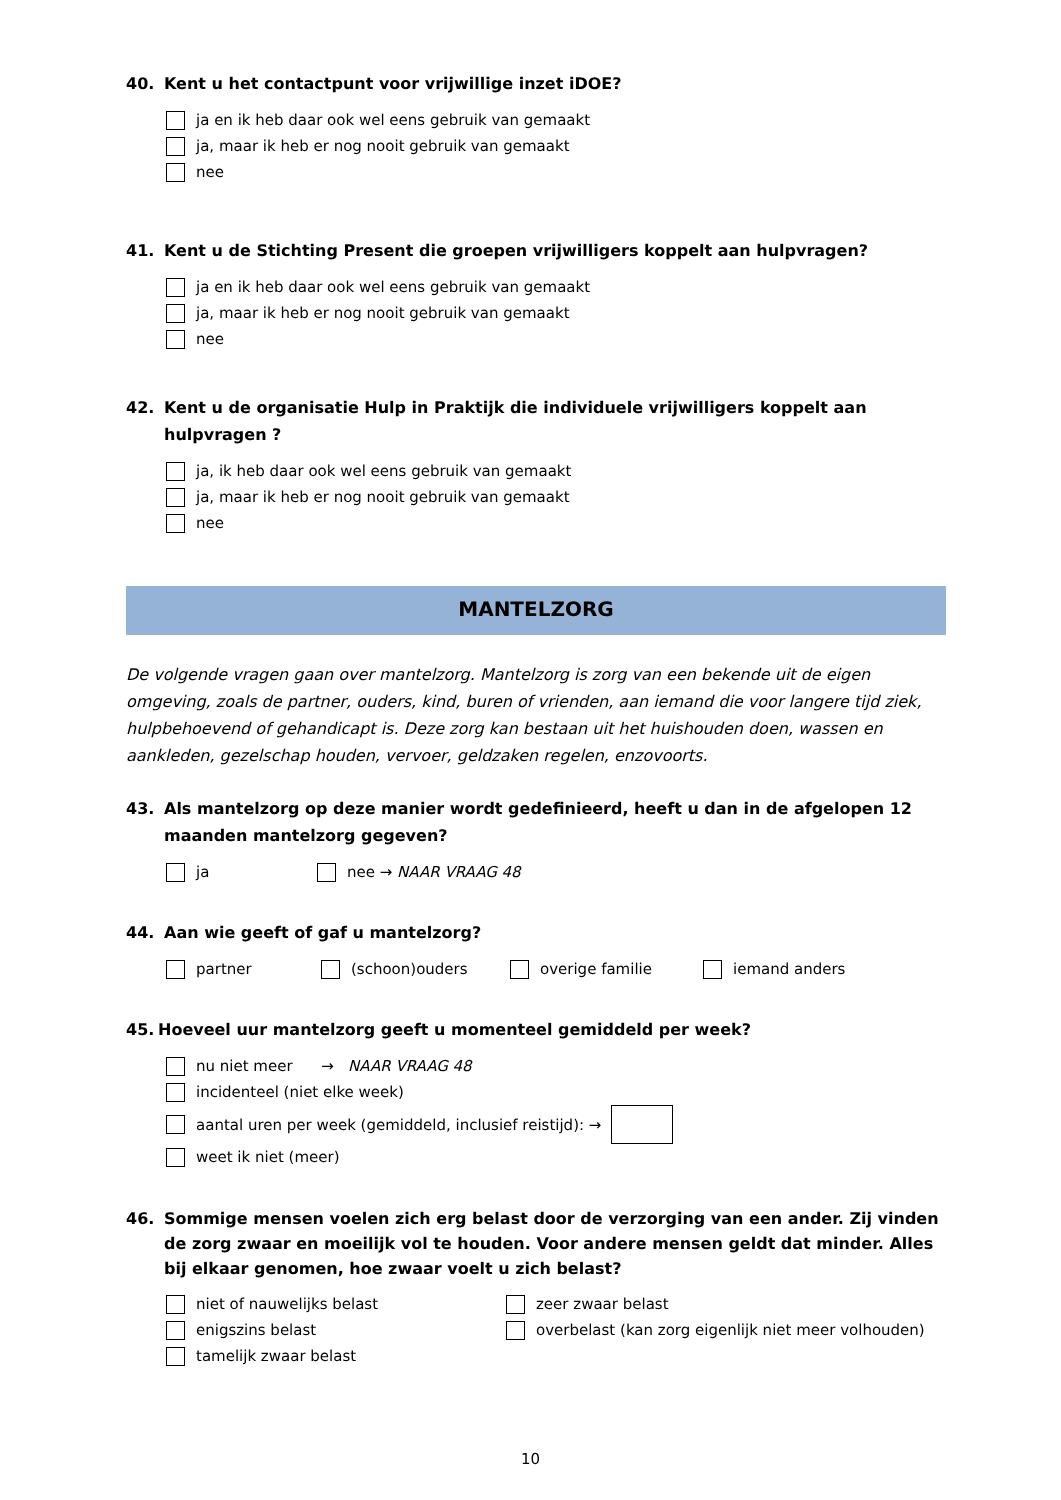40. Kent u het contactpunt voor vrijwillige inzet iDOE?
ja en ik heb daar ook wel eens gebruik van gemaakt
ja, maar ik heb er nog nooit gebruik van gemaakt
nee
41. Kent u de Stichting Present die groepen vrijwilligers koppelt aan hulpvragen?
ja en ik heb daar ook wel eens gebruik van gemaakt
ja, maar ik heb er nog nooit gebruik van gemaakt
nee
42. Kent u de organisatie Hulp in Praktijk die individuele vrijwilligers koppelt aan hulpvragen ?
ja, ik heb daar ook wel eens gebruik van gemaakt
ja, maar ik heb er nog nooit gebruik van gemaakt
nee
MANTELZORG
De volgende vragen gaan over mantelzorg. Mantelzorg is zorg van een bekende uit de eigen omgeving, zoals de partner, ouders, kind, buren of vrienden, aan iemand die voor langere tijd ziek, hulpbehoevend of gehandicapt is. Deze zorg kan bestaan uit het huishouden doen, wassen en aankleden, gezelschap houden, vervoer, geldzaken regelen, enzovoorts.
43. Als mantelzorg op deze manier wordt gedefinieerd, heeft u dan in de afgelopen 12 maanden mantelzorg gegeven?
ja nee → NAAR VRAAG 48
44. Aan wie geeft of gaf u mantelzorg?
partner (schoon)ouders overige familie iemand anders
45. Hoeveel uur mantelzorg geeft u momenteel gemiddeld per week?
nu niet meer → NAAR VRAAG 48
incidenteel (niet elke week)
aantal uren per week (gemiddeld, inclusief reistijd): →
weet ik niet (meer)
46. Sommige mensen voelen zich erg belast door de verzorging van een ander. Zij vinden de zorg zwaar en moeilijk vol te houden. Voor andere mensen geldt dat minder. Alles bij elkaar genomen, hoe zwaar voelt u zich belast?
niet of nauwelijks belast
enigszins belast
tamelijk zwaar belast
zeer zwaar belast
overbelast (kan zorg eigenlijk niet meer volhouden)
10